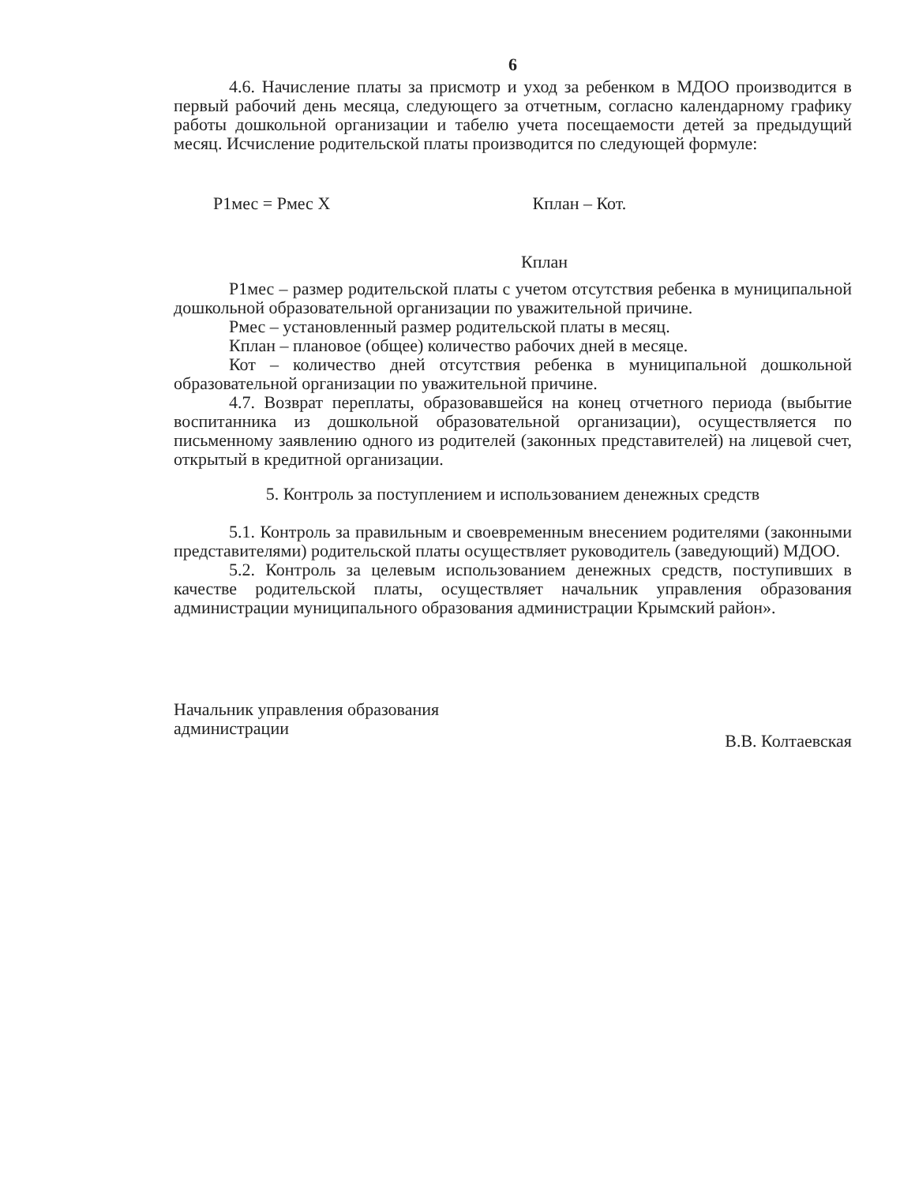6
4.6. Начисление платы за присмотр и уход за ребенком в МДОО производится в первый рабочий день месяца, следующего за отчетным, согласно календарному графику работы дошкольной организации и табелю учета посещаемости детей за предыдущий месяц. Исчисление родительской платы производится по следующей формуле:
Р1мес = Рмес Х Кплан – Кот.
Кплан
Р1мес – размер родительской платы с учетом отсутствия ребенка в муниципальной дошкольной образовательной организации по уважительной причине.
Рмес – установленный размер родительской платы в месяц.
Кплан – плановое (общее) количество рабочих дней в месяце.
Кот – количество дней отсутствия ребенка в муниципальной дошкольной образовательной организации по уважительной причине.
4.7. Возврат переплаты, образовавшейся на конец отчетного периода (выбытие воспитанника из дошкольной образовательной организации), осуществляется по письменному заявлению одного из родителей (законных представителей) на лицевой счет, открытый в кредитной организации.
5. Контроль за поступлением и использованием денежных средств
5.1. Контроль за правильным и своевременным внесением родителями (законными представителями) родительской платы осуществляет руководитель (заведующий) МДОО.
5.2. Контроль за целевым использованием денежных средств, поступивших в качестве родительской платы, осуществляет начальник управления образования администрации муниципального образования администрации Крымский район».
Начальник управления образования
администрации
В.В. Колтаевская